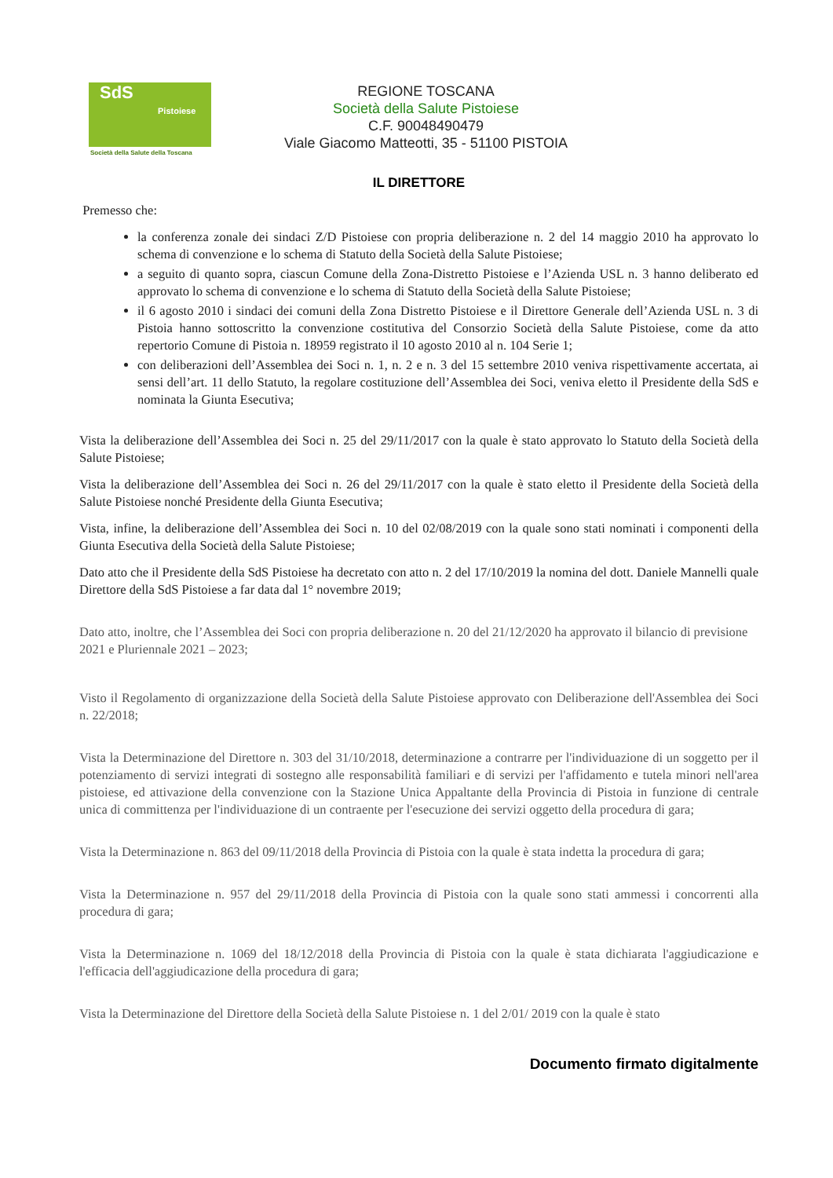SdS
Pistoiese
Società della Salute della Toscana
REGIONE TOSCANA
Società della Salute Pistoiese
C.F. 90048490479
Viale Giacomo Matteotti, 35 - 51100 PISTOIA
IL DIRETTORE
Premesso che:
la conferenza zonale dei sindaci Z/D Pistoiese con propria deliberazione n. 2 del 14 maggio 2010 ha approvato lo schema di convenzione e lo schema di Statuto della Società della Salute Pistoiese;
a seguito di quanto sopra, ciascun Comune della Zona-Distretto Pistoiese e l’Azienda USL n. 3 hanno deliberato ed approvato lo schema di convenzione e lo schema di Statuto della Società della Salute Pistoiese;
il 6 agosto 2010 i sindaci dei comuni della Zona Distretto Pistoiese e il Direttore Generale dell’Azienda USL n. 3 di Pistoia hanno sottoscritto la convenzione costitutiva del Consorzio Società della Salute Pistoiese, come da atto repertorio Comune di Pistoia n. 18959 registrato il 10 agosto 2010 al n. 104 Serie 1;
con deliberazioni dell’Assemblea dei Soci n. 1, n. 2 e n. 3 del 15 settembre 2010 veniva rispettivamente accertata, ai sensi dell’art. 11 dello Statuto, la regolare costituzione dell’Assemblea dei Soci, veniva eletto il Presidente della SdS e nominata la Giunta Esecutiva;
Vista la deliberazione dell’Assemblea dei Soci n. 25 del 29/11/2017 con la quale è stato approvato lo Statuto della Società della Salute Pistoiese;
Vista la deliberazione dell’Assemblea dei Soci n. 26 del 29/11/2017 con la quale è stato eletto il Presidente della Società della Salute Pistoiese nonché Presidente della Giunta Esecutiva;
Vista, infine, la deliberazione dell’Assemblea dei Soci n. 10 del 02/08/2019 con la quale sono stati nominati i componenti della Giunta Esecutiva della Società della Salute Pistoiese;
Dato atto che il Presidente della SdS Pistoiese ha decretato con atto n. 2 del 17/10/2019 la nomina del dott. Daniele Mannelli quale Direttore della SdS Pistoiese a far data dal 1° novembre 2019;
Dato atto, inoltre, che l’Assemblea dei Soci con propria deliberazione n. 20 del 21/12/2020 ha approvato il bilancio di previsione 2021 e Pluriennale 2021 – 2023;
Visto il Regolamento di organizzazione della Società della Salute Pistoiese approvato con Deliberazione dell'Assemblea dei Soci n. 22/2018;
Vista la Determinazione del Direttore n. 303 del 31/10/2018, determinazione a contrarre per l'individuazione di un soggetto per il potenziamento di servizi integrati di sostegno alle responsabilità familiari e di servizi per l'affidamento e tutela minori nell'area pistoiese, ed attivazione della convenzione con la Stazione Unica Appaltante della Provincia di Pistoia in funzione di centrale unica di committenza per l'individuazione di un contraente per l'esecuzione dei servizi oggetto della procedura di gara;
Vista la Determinazione n. 863 del 09/11/2018 della Provincia di Pistoia con la quale è stata indetta la procedura di gara;
Vista la Determinazione n. 957 del 29/11/2018 della Provincia di Pistoia con la quale sono stati ammessi i concorrenti alla procedura di gara;
Vista la Determinazione n. 1069 del 18/12/2018 della Provincia di Pistoia con la quale è stata dichiarata l'aggiudicazione e l'efficacia dell'aggiudicazione della procedura di gara;
Vista la Determinazione del Direttore della Società della Salute Pistoiese n. 1 del 2/01/ 2019 con la quale è stato
Documento firmato digitalmente